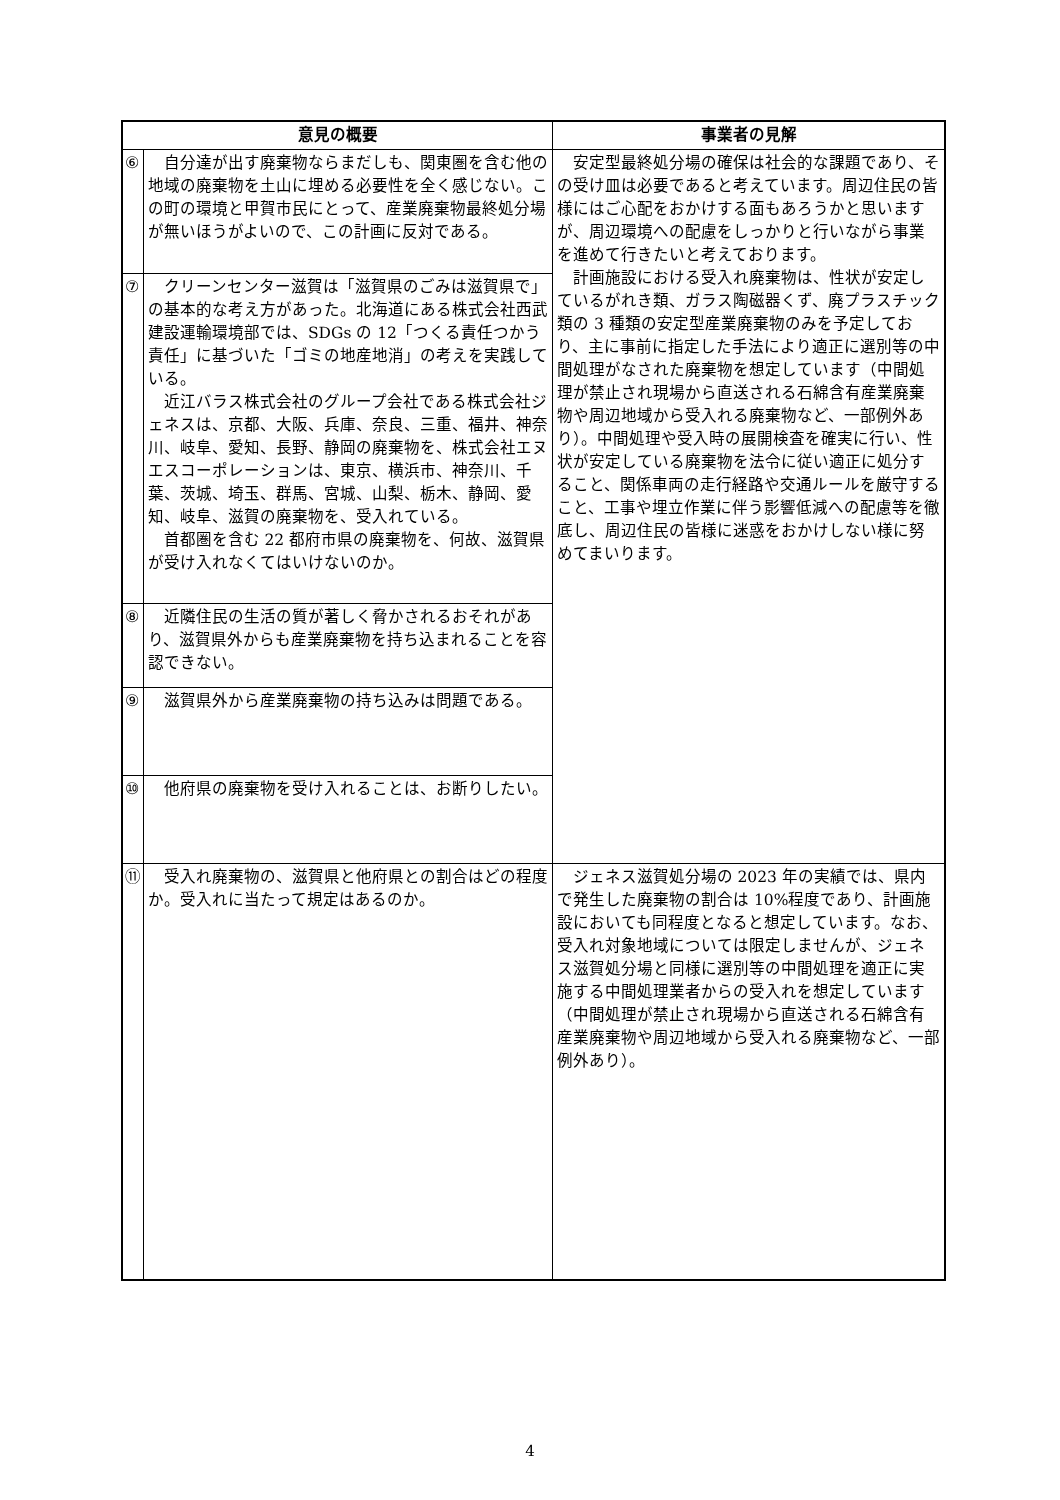| 意見の概要 | | 事業者の見解 |
| --- | --- | --- |
| ⑥ | 自分達が出す廃棄物ならまだしも、関東圏を含む他の地域の廃棄物を土山に埋める必要性を全く感じない。この町の環境と甲賀市民にとって、産業廃棄物最終処分場が無いほうがよいので、この計画に反対である。 | 安定型最終処分場の確保は社会的な課題であり、その受け皿は必要であると考えています。周辺住民の皆様にはご心配をおかけする面もあろうかと思いますが、周辺環境への配慮をしっかりと行いながら事業を進めて行きたいと考えております。 計画施設における受入れ廃棄物は、性状が安定しているがれき類、ガラス陶磁器くず、廃プラスチック類の 3 種類の安定型産業廃棄物のみを予定しており、主に事前に指定した手法により適正に選別等の中間処理がなされた廃棄物を想定しています（中間処理が禁止され現場から直送される石綿含有産業廃棄物や周辺地域から受入れる廃棄物など、一部例外あり）。中間処理や受入時の展開検査を確実に行い、性状が安定している廃棄物を法令に従い適正に処分すること、関係車両の走行経路や交通ルールを厳守すること、工事や埋立作業に伴う影響低減への配慮等を徹底し、周辺住民の皆様に迷惑をおかけしない様に努めてまいります。 |
| ⑦ | クリーンセンター滋賀は「滋賀県のごみは滋賀県で」の基本的な考え方があった。北海道にある株式会社西武建設運輸環境部では、SDGs の 12「つくる責任つかう責任」に基づいた「ゴミの地産地消」の考えを実践している。 近江バラス株式会社のグループ会社である株式会社ジェネスは、京都、大阪、兵庫、奈良、三重、福井、神奈川、岐阜、愛知、長野、静岡の廃棄物を、株式会社エヌエスコーポレーションは、東京、横浜市、神奈川、千葉、茨城、埼玉、群馬、宮城、山梨、栃木、静岡、愛知、岐阜、滋賀の廃棄物を、受入れている。 首都圏を含む 22 都府市県の廃棄物を、何故、滋賀県が受け入れなくてはいけないのか。 | |
| ⑧ | 近隣住民の生活の質が著しく脅かされるおそれがあり、滋賀県外からも産業廃棄物を持ち込まれることを容認できない。 | |
| ⑨ | 滋賀県外から産業廃棄物の持ち込みは問題である。 | |
| ⑩ | 他府県の廃棄物を受け入れることは、お断りしたい。 | |
| ⑪ | 受入れ廃棄物の、滋賀県と他府県との割合はどの程度か。受入れに当たって規定はあるのか。 | ジェネス滋賀処分場の 2023 年の実績では、県内で発生した廃棄物の割合は 10%程度であり、計画施設においても同程度となると想定しています。なお、受入れ対象地域については限定しませんが、ジェネス滋賀処分場と同様に選別等の中間処理を適正に実施する中間処理業者からの受入れを想定しています（中間処理が禁止され現場から直送される石綿含有産業廃棄物や周辺地域から受入れる廃棄物など、一部例外あり）。 |
4